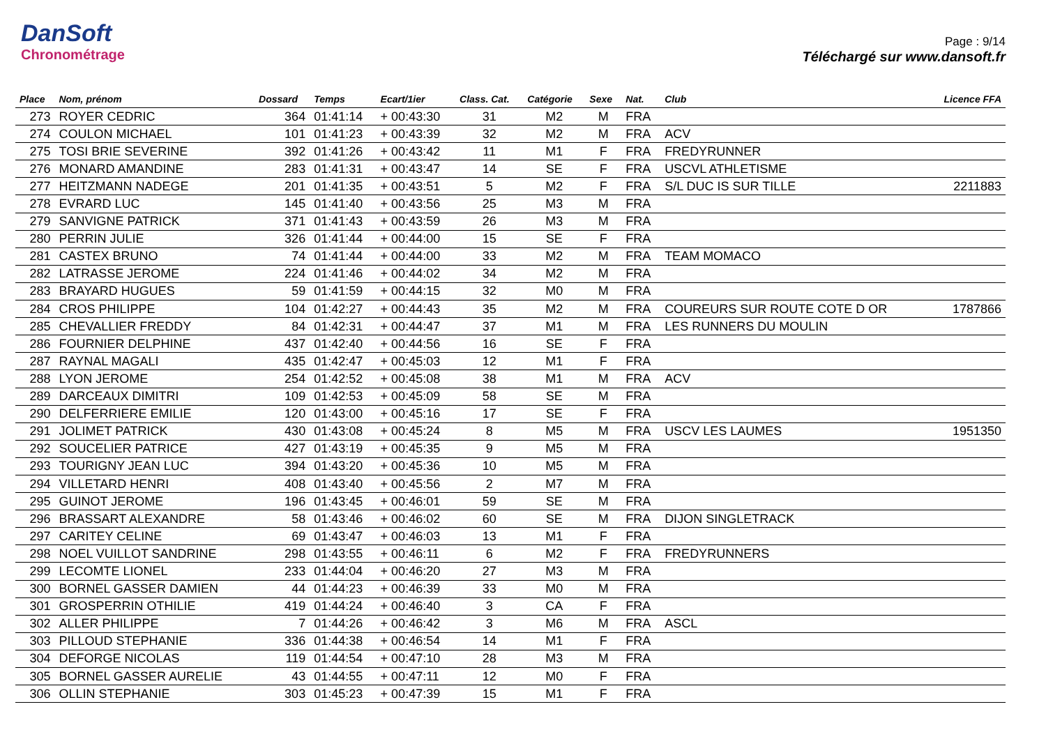DanSoft
Chronométrage
Page : 9/14
Téléchargé sur www.dansoft.fr
| Place | Nom, prénom | Dossard | Temps | Ecart/1ier | Class. Cat. | Catégorie | Sexe | Nat. | Club | Licence FFA |
| --- | --- | --- | --- | --- | --- | --- | --- | --- | --- | --- |
| 273 | ROYER CEDRIC | 364 | 01:41:14 | + 00:43:30 | 31 | M2 | M | FRA | | |
| 274 | COULON MICHAEL | 101 | 01:41:23 | + 00:43:39 | 32 | M2 | M | FRA | ACV | |
| 275 | TOSI BRIE SEVERINE | 392 | 01:41:26 | + 00:43:42 | 11 | M1 | F | FRA | FREDYRUNNER | |
| 276 | MONARD AMANDINE | 283 | 01:41:31 | + 00:43:47 | 14 | SE | F | FRA | USCVL ATHLETISME | |
| 277 | HEITZMANN NADEGE | 201 | 01:41:35 | + 00:43:51 | 5 | M2 | F | FRA | S/L DUC IS SUR TILLE | 2211883 |
| 278 | EVRARD LUC | 145 | 01:41:40 | + 00:43:56 | 25 | M3 | M | FRA | | |
| 279 | SANVIGNE PATRICK | 371 | 01:41:43 | + 00:43:59 | 26 | M3 | M | FRA | | |
| 280 | PERRIN JULIE | 326 | 01:41:44 | + 00:44:00 | 15 | SE | F | FRA | | |
| 281 | CASTEX BRUNO | 74 | 01:41:44 | + 00:44:00 | 33 | M2 | M | FRA | TEAM MOMACO | |
| 282 | LATRASSE JEROME | 224 | 01:41:46 | + 00:44:02 | 34 | M2 | M | FRA | | |
| 283 | BRAYARD HUGUES | 59 | 01:41:59 | + 00:44:15 | 32 | M0 | M | FRA | | |
| 284 | CROS PHILIPPE | 104 | 01:42:27 | + 00:44:43 | 35 | M2 | M | FRA | COUREURS SUR ROUTE COTE D OR | 1787866 |
| 285 | CHEVALLIER FREDDY | 84 | 01:42:31 | + 00:44:47 | 37 | M1 | M | FRA | LES RUNNERS DU MOULIN | |
| 286 | FOURNIER DELPHINE | 437 | 01:42:40 | + 00:44:56 | 16 | SE | F | FRA | | |
| 287 | RAYNAL MAGALI | 435 | 01:42:47 | + 00:45:03 | 12 | M1 | F | FRA | | |
| 288 | LYON JEROME | 254 | 01:42:52 | + 00:45:08 | 38 | M1 | M | FRA | ACV | |
| 289 | DARCEAUX DIMITRI | 109 | 01:42:53 | + 00:45:09 | 58 | SE | M | FRA | | |
| 290 | DELFERRIERE EMILIE | 120 | 01:43:00 | + 00:45:16 | 17 | SE | F | FRA | | |
| 291 | JOLIMET PATRICK | 430 | 01:43:08 | + 00:45:24 | 8 | M5 | M | FRA | USCV LES LAUMES | 1951350 |
| 292 | SOUCELIER PATRICE | 427 | 01:43:19 | + 00:45:35 | 9 | M5 | M | FRA | | |
| 293 | TOURIGNY JEAN LUC | 394 | 01:43:20 | + 00:45:36 | 10 | M5 | M | FRA | | |
| 294 | VILLETARD HENRI | 408 | 01:43:40 | + 00:45:56 | 2 | M7 | M | FRA | | |
| 295 | GUINOT JEROME | 196 | 01:43:45 | + 00:46:01 | 59 | SE | M | FRA | | |
| 296 | BRASSART ALEXANDRE | 58 | 01:43:46 | + 00:46:02 | 60 | SE | M | FRA | DIJON SINGLETRACK | |
| 297 | CARITEY CELINE | 69 | 01:43:47 | + 00:46:03 | 13 | M1 | F | FRA | | |
| 298 | NOEL VUILLOT SANDRINE | 298 | 01:43:55 | + 00:46:11 | 6 | M2 | F | FRA | FREDYRUNNERS | |
| 299 | LECOMTE LIONEL | 233 | 01:44:04 | + 00:46:20 | 27 | M3 | M | FRA | | |
| 300 | BORNEL GASSER DAMIEN | 44 | 01:44:23 | + 00:46:39 | 33 | M0 | M | FRA | | |
| 301 | GROSPERRIN OTHILIE | 419 | 01:44:24 | + 00:46:40 | 3 | CA | F | FRA | | |
| 302 | ALLER PHILIPPE | 7 | 01:44:26 | + 00:46:42 | 3 | M6 | M | FRA | ASCL | |
| 303 | PILLOUD STEPHANIE | 336 | 01:44:38 | + 00:46:54 | 14 | M1 | F | FRA | | |
| 304 | DEFORGE NICOLAS | 119 | 01:44:54 | + 00:47:10 | 28 | M3 | M | FRA | | |
| 305 | BORNEL GASSER AURELIE | 43 | 01:44:55 | + 00:47:11 | 12 | M0 | F | FRA | | |
| 306 | OLLIN STEPHANIE | 303 | 01:45:23 | + 00:47:39 | 15 | M1 | F | FRA | | |